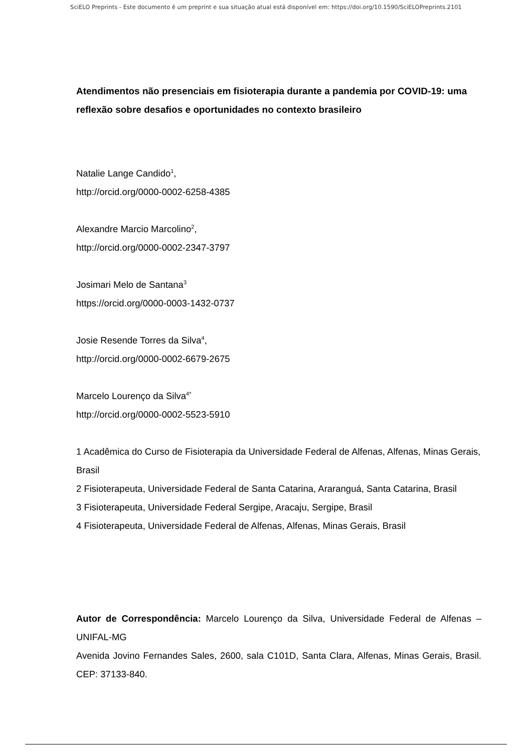SciELO Preprints - Este documento é um preprint e sua situação atual está disponível em: https://doi.org/10.1590/SciELOPreprints.2101
Atendimentos não presenciais em fisioterapia durante a pandemia por COVID-19: uma reflexão sobre desafios e oportunidades no contexto brasileiro
Natalie Lange Candido<sup>1</sup>,
http://orcid.org/0000-0002-6258-4385
Alexandre Marcio Marcolino<sup>2</sup>,
http://orcid.org/0000-0002-2347-3797
Josimari Melo de Santana<sup>3</sup>
https://orcid.org/0000-0003-1432-0737
Josie Resende Torres da Silva<sup>4</sup>,
http://orcid.org/0000-0002-6679-2675
Marcelo Lourenço da Silva<sup>4*</sup>
http://orcid.org/0000-0002-5523-5910
1 Acadêmica do Curso de Fisioterapia da Universidade Federal de Alfenas, Alfenas, Minas Gerais, Brasil
2 Fisioterapeuta, Universidade Federal de Santa Catarina, Araranguá, Santa Catarina, Brasil
3 Fisioterapeuta, Universidade Federal Sergipe, Aracaju, Sergipe, Brasil
4 Fisioterapeuta, Universidade Federal de Alfenas, Alfenas, Minas Gerais, Brasil
Autor de Correspondência: Marcelo Lourenço da Silva, Universidade Federal de Alfenas – UNIFAL-MG
Avenida Jovino Fernandes Sales, 2600, sala C101D, Santa Clara, Alfenas, Minas Gerais, Brasil. CEP: 37133-840.